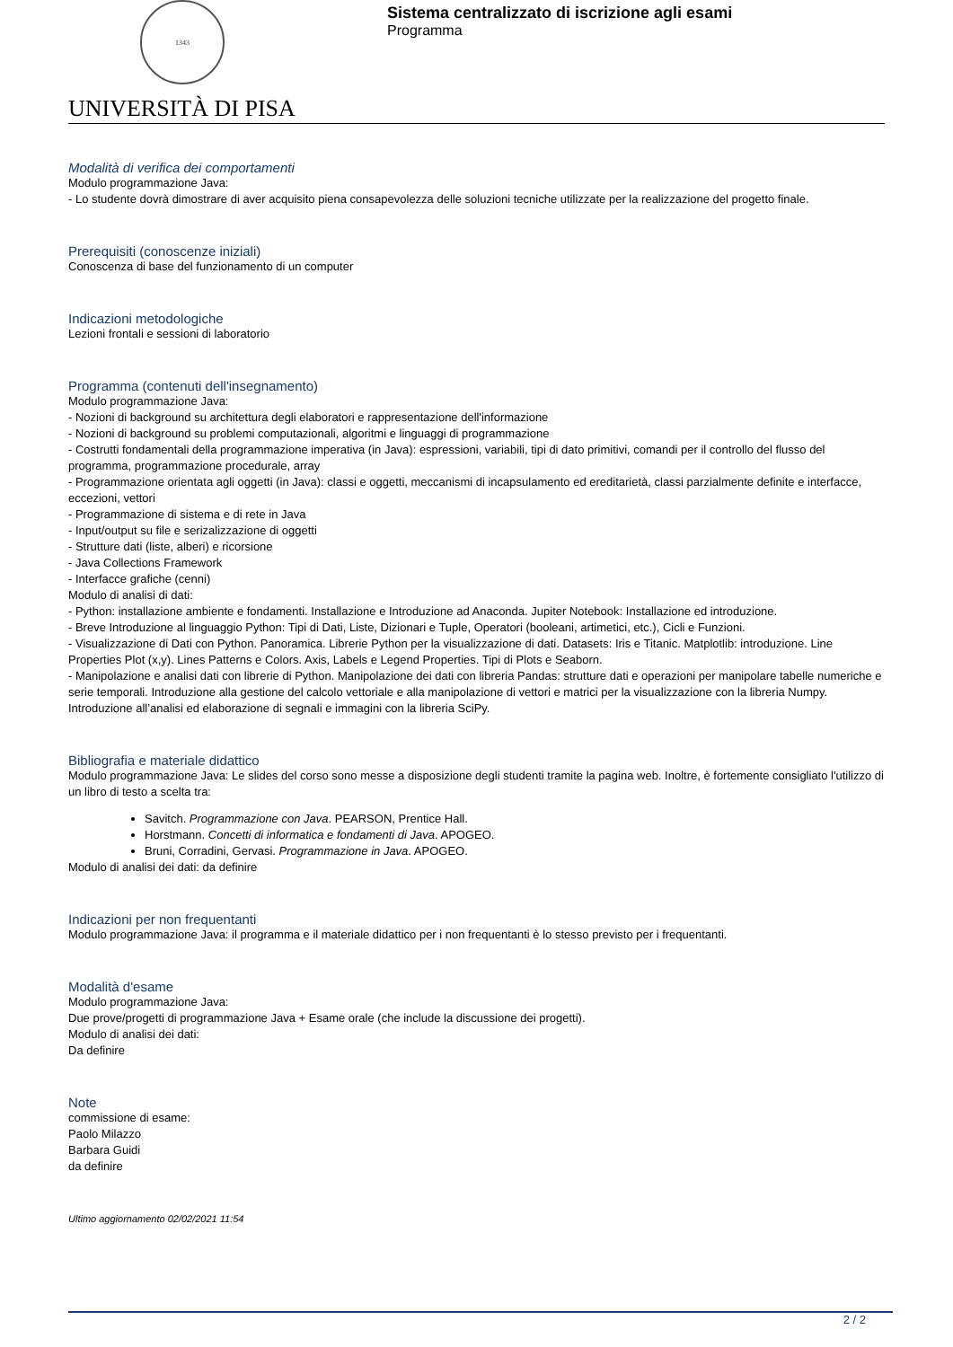1343
UNIVERSITÀ DI PISA
Sistema centralizzato di iscrizione agli esami
Programma
Modalità di verifica dei comportamenti
Modulo programmazione Java:
- Lo studente dovrà dimostrare di aver acquisito piena consapevolezza delle soluzioni tecniche utilizzate per la realizzazione del progetto finale.
Prerequisiti (conoscenze iniziali)
Conoscenza di base del funzionamento di un computer
Indicazioni metodologiche
Lezioni frontali e sessioni di laboratorio
Programma (contenuti dell'insegnamento)
Modulo programmazione Java:
- Nozioni di background su architettura degli elaboratori e rappresentazione dell'informazione
- Nozioni di background su problemi computazionali, algoritmi e linguaggi di programmazione
- Costrutti fondamentali della programmazione imperativa (in Java): espressioni, variabili, tipi di dato primitivi, comandi per il controllo del flusso del programma, programmazione procedurale, array
- Programmazione orientata agli oggetti (in Java): classi e oggetti, meccanismi di incapsulamento ed ereditarietà, classi parzialmente definite e interfacce, eccezioni, vettori
- Programmazione di sistema e di rete in Java
- Input/output su file e serizalizzazione di oggetti
- Strutture dati (liste, alberi) e ricorsione
- Java Collections Framework
- Interfacce grafiche (cenni)
Modulo di analisi di dati:
- Python: installazione ambiente e fondamenti. Installazione e Introduzione ad Anaconda. Jupiter Notebook: Installazione ed introduzione.
- Breve Introduzione al linguaggio Python: Tipi di Dati, Liste, Dizionari e Tuple, Operatori (booleani, artimetici, etc.), Cicli e Funzioni.
- Visualizzazione di Dati con Python. Panoramica. Librerie Python per la visualizzazione di dati. Datasets: Iris e Titanic. Matplotlib: introduzione. Line Properties Plot (x,y). Lines Patterns e Colors. Axis, Labels e Legend Properties. Tipi di Plots e Seaborn.
- Manipolazione e analisi dati con librerie di Python. Manipolazione dei dati con libreria Pandas: strutture dati e operazioni per manipolare tabelle numeriche e serie temporali. Introduzione alla gestione del calcolo vettoriale e alla manipolazione di vettori e matrici per la visualizzazione con la libreria Numpy. Introduzione all’analisi ed elaborazione di segnali e immagini con la libreria SciPy.
Bibliografia e materiale didattico
Modulo programmazione Java: Le slides del corso sono messe a disposizione degli studenti tramite la pagina web. Inoltre, è fortemente consigliato l'utilizzo di un libro di testo a scelta tra:
Savitch. Programmazione con Java. PEARSON, Prentice Hall.
Horstmann. Concetti di informatica e fondamenti di Java. APOGEO.
Bruni, Corradini, Gervasi. Programmazione in Java. APOGEO.
Modulo di analisi dei dati: da definire
Indicazioni per non frequentanti
Modulo programmazione Java: il programma e il materiale didattico per i non frequentanti è lo stesso previsto per i frequentanti.
Modalità d'esame
Modulo programmazione Java:
Due prove/progetti di programmazione Java + Esame orale (che include la discussione dei progetti).
Modulo di analisi dei dati:
Da definire
Note
commissione di esame:
Paolo Milazzo
Barbara Guidi
da definire
Ultimo aggiornamento 02/02/2021 11:54
2 / 2